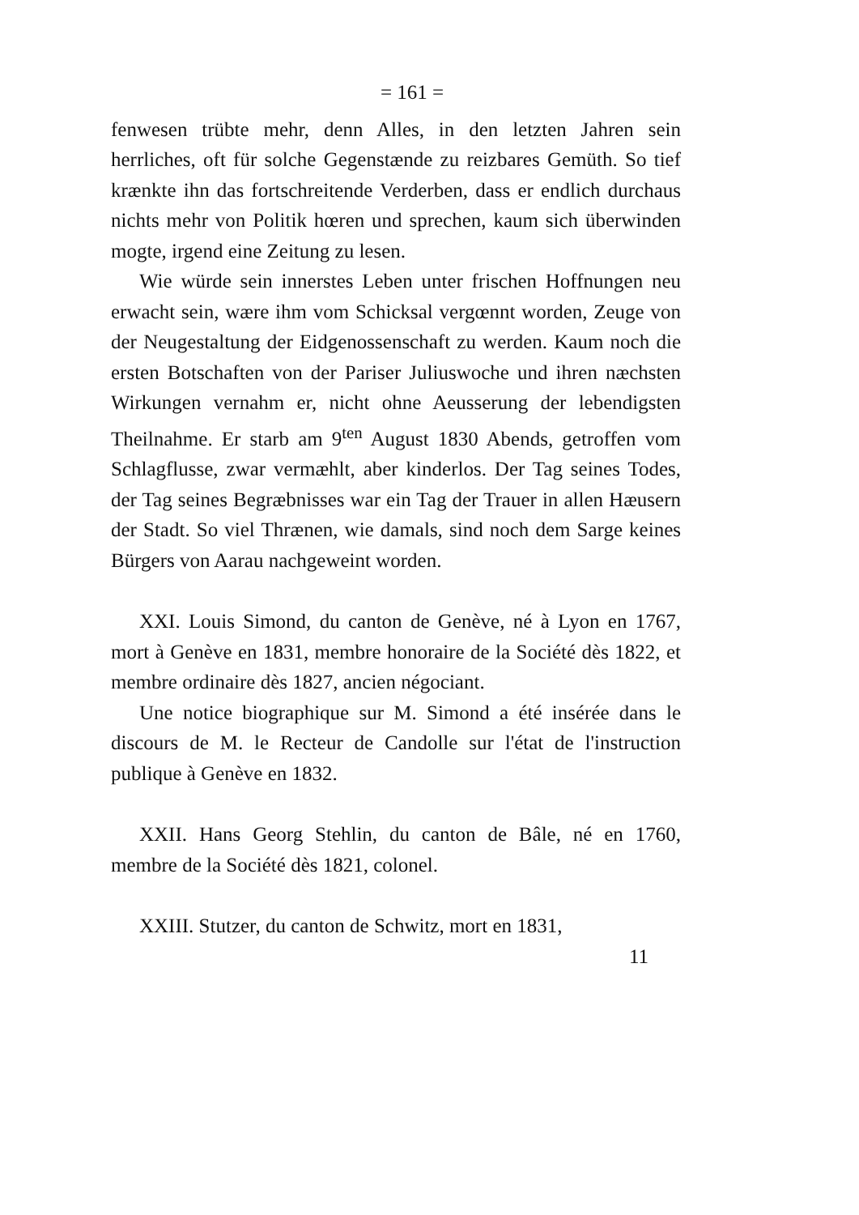= 161 =
fenwesen trübte mehr, denn Alles, in den letzten Jahren sein herrliches, oft für solche Gegenstænde zu reizbares Gemüth. So tief krænkte ihn das fortschreitende Verderben, dass er endlich durchaus nichts mehr von Politik hœren und sprechen, kaum sich überwinden mogte, irgend eine Zeitung zu lesen.
Wie würde sein innerstes Leben unter frischen Hoffnungen neu erwacht sein, wære ihm vom Schicksal vergœnnt worden, Zeuge von der Neugestaltung der Eidgenossenschaft zu werden. Kaum noch die ersten Botschaften von der Pariser Juliuswoche und ihren næchsten Wirkungen vernahm er, nicht ohne Aeusserung der lebendigsten Theilnahme. Er starb am 9<sup>ten</sup> August 1830 Abends, getroffen vom Schlagflusse, zwar vermæhlt, aber kinderlos. Der Tag seines Todes, der Tag seines Begræbnisses war ein Tag der Trauer in allen Hæusern der Stadt. So viel Thrænen, wie damals, sind noch dem Sarge keines Bürgers von Aarau nachgeweint worden.
XXI. Louis Simond, du canton de Genève, né à Lyon en 1767, mort à Genève en 1831, membre honoraire de la Société dès 1822, et membre ordinaire dès 1827, ancien négociant.
Une notice biographique sur M. Simond a été insérée dans le discours de M. le Recteur de Candolle sur l'état de l'instruction publique à Genève en 1832.
XXII. Hans Georg Stehlin, du canton de Bâle, né en 1760, membre de la Société dès 1821, colonel.
XXIII. Stutzer, du canton de Schwitz, mort en 1831,
11